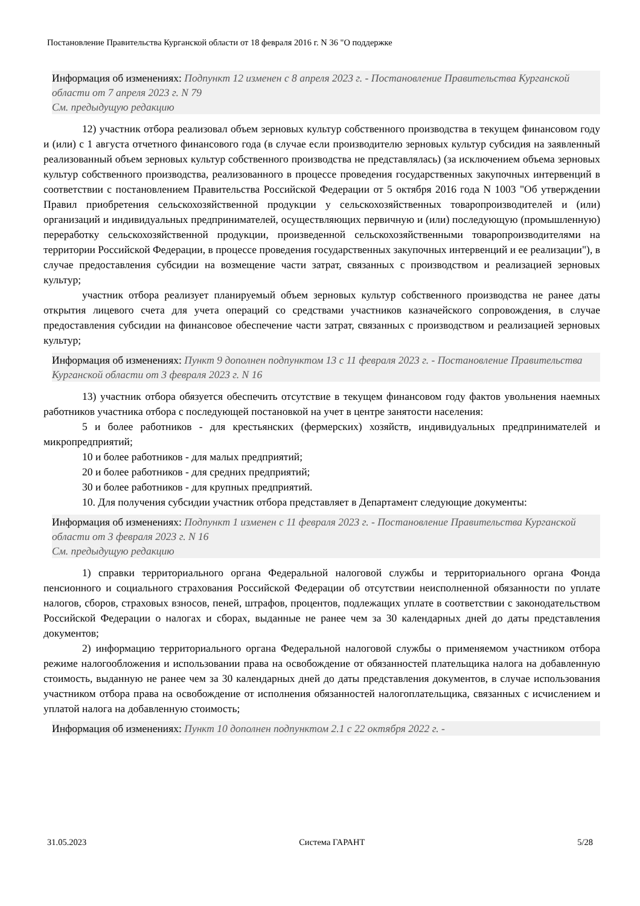Постановление Правительства Курганской области от 18 февраля 2016 г. N 36 "О поддержке
Информация об изменениях: Подпункт 12 изменен с 8 апреля 2023 г. - Постановление Правительства Курганской области от 7 апреля 2023 г. N 79
См. предыдущую редакцию
12) участник отбора реализовал объем зерновых культур собственного производства в текущем финансовом году и (или) с 1 августа отчетного финансового года (в случае если производителю зерновых культур субсидия на заявленный реализованный объем зерновых культур собственного производства не представлялась) (за исключением объема зерновых культур собственного производства, реализованного в процессе проведения государственных закупочных интервенций в соответствии с постановлением Правительства Российской Федерации от 5 октября 2016 года N 1003 "Об утверждении Правил приобретения сельскохозяйственной продукции у сельскохозяйственных товаропроизводителей и (или) организаций и индивидуальных предпринимателей, осуществляющих первичную и (или) последующую (промышленную) переработку сельскохозяйственной продукции, произведенной сельскохозяйственными товаропроизводителями на территории Российской Федерации, в процессе проведения государственных закупочных интервенций и ее реализации"), в случае предоставления субсидии на возмещение части затрат, связанных с производством и реализацией зерновых культур;
участник отбора реализует планируемый объем зерновых культур собственного производства не ранее даты открытия лицевого счета для учета операций со средствами участников казначейского сопровождения, в случае предоставления субсидии на финансовое обеспечение части затрат, связанных с производством и реализацией зерновых культур;
Информация об изменениях: Пункт 9 дополнен подпунктом 13 с 11 февраля 2023 г. - Постановление Правительства Курганской области от 3 февраля 2023 г. N 16
13) участник отбора обязуется обеспечить отсутствие в текущем финансовом году фактов увольнения наемных работников участника отбора с последующей постановкой на учет в центре занятости населения:
5 и более работников - для крестьянских (фермерских) хозяйств, индивидуальных предпринимателей и микропредприятий;
10 и более работников - для малых предприятий;
20 и более работников - для средних предприятий;
30 и более работников - для крупных предприятий.
10. Для получения субсидии участник отбора представляет в Департамент следующие документы:
Информация об изменениях: Подпункт 1 изменен с 11 февраля 2023 г. - Постановление Правительства Курганской области от 3 февраля 2023 г. N 16
См. предыдущую редакцию
1) справки территориального органа Федеральной налоговой службы и территориального органа Фонда пенсионного и социального страхования Российской Федерации об отсутствии неисполненной обязанности по уплате налогов, сборов, страховых взносов, пеней, штрафов, процентов, подлежащих уплате в соответствии с законодательством Российской Федерации о налогах и сборах, выданные не ранее чем за 30 календарных дней до даты представления документов;
2) информацию территориального органа Федеральной налоговой службы о применяемом участником отбора режиме налогообложения и использовании права на освобождение от обязанностей плательщика налога на добавленную стоимость, выданную не ранее чем за 30 календарных дней до даты представления документов, в случае использования участником отбора права на освобождение от исполнения обязанностей налогоплательщика, связанных с исчислением и уплатой налога на добавленную стоимость;
Информация об изменениях: Пункт 10 дополнен подпунктом 2.1 с 22 октября 2022 г. -
31.05.2023 Система ГАРАНТ 5/28